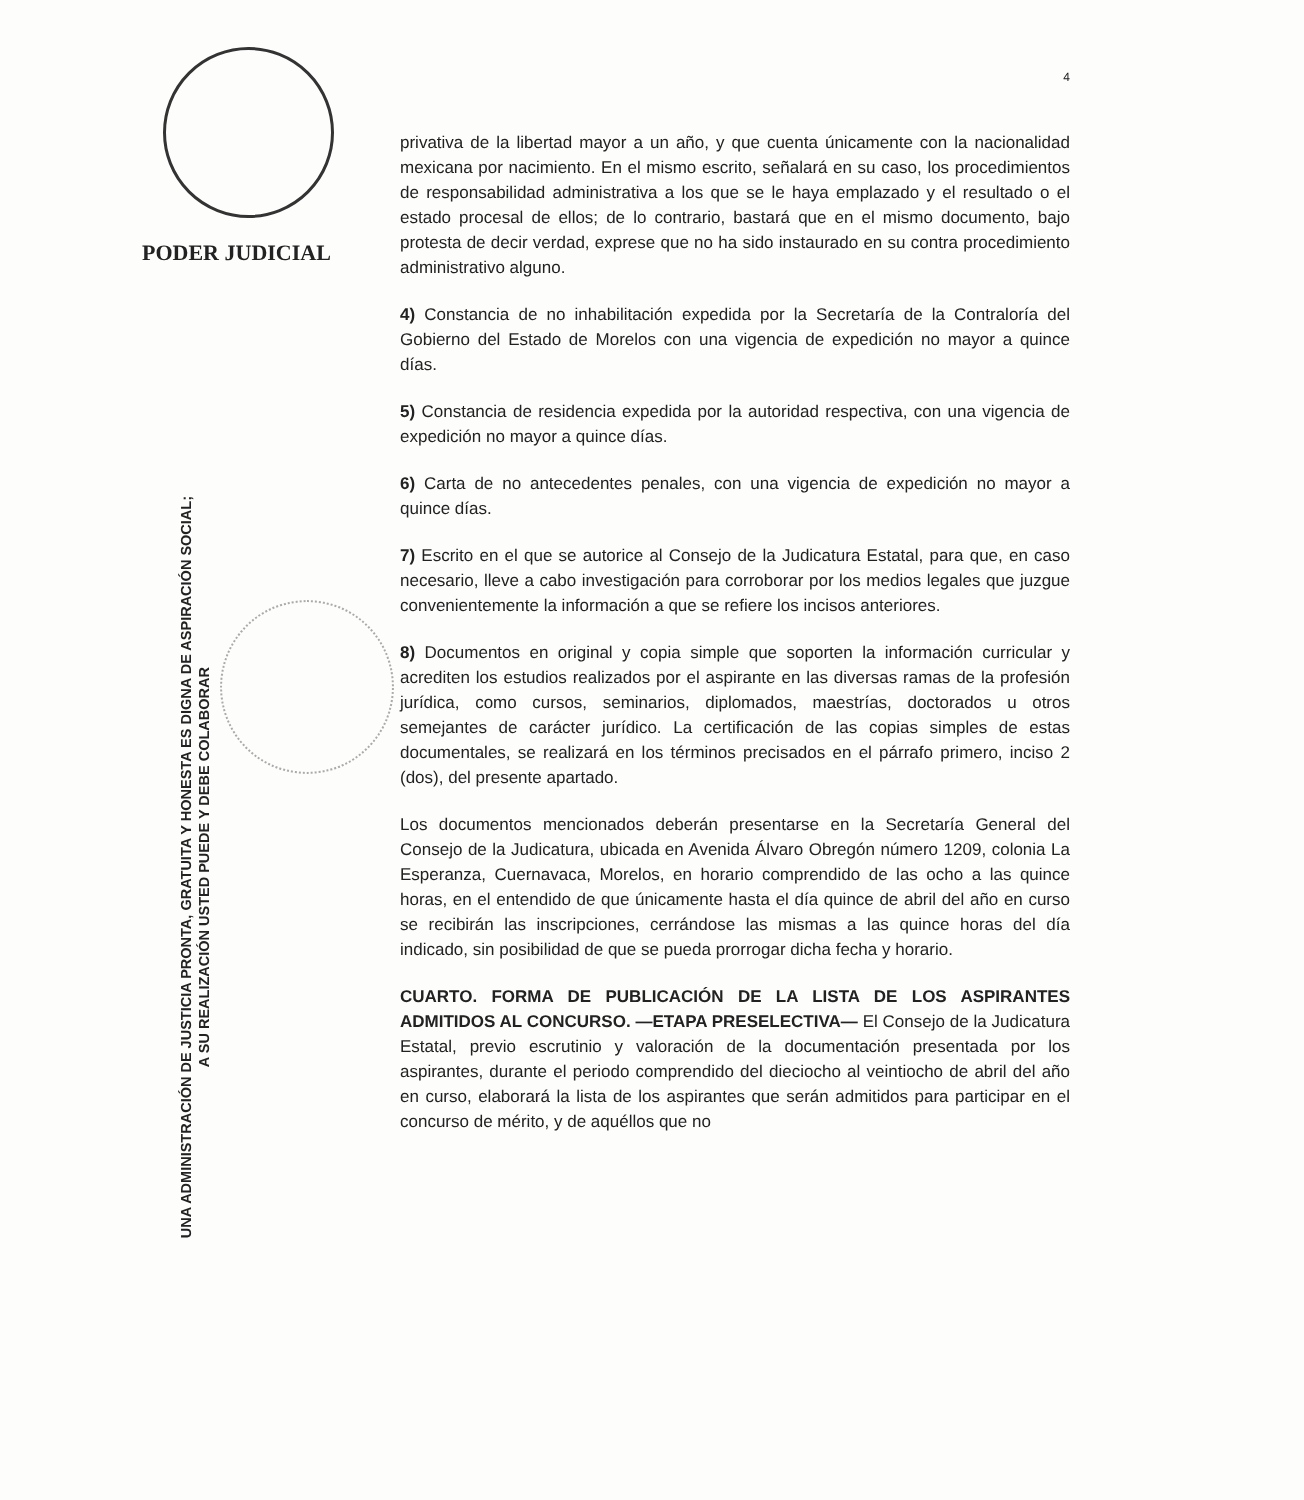PODER JUDICIAL
UNA ADMINISTRACIÓN DE JUSTICIA PRONTA, GRATUITA Y HONESTA ES DIGNA DE ASPIRACIÓN SOCIAL;
A SU REALIZACIÓN USTED PUEDE Y DEBE COLABORAR
4
privativa de la libertad mayor a un año, y que cuenta únicamente con la nacionalidad mexicana por nacimiento. En el mismo escrito, señalará en su caso, los procedimientos de responsabilidad administrativa a los que se le haya emplazado y el resultado o el estado procesal de ellos; de lo contrario, bastará que en el mismo documento, bajo protesta de decir verdad, exprese que no ha sido instaurado en su contra procedimiento administrativo alguno.
4) Constancia de no inhabilitación expedida por la Secretaría de la Contraloría del Gobierno del Estado de Morelos con una vigencia de expedición no mayor a quince días.
5) Constancia de residencia expedida por la autoridad respectiva, con una vigencia de expedición no mayor a quince días.
6) Carta de no antecedentes penales, con una vigencia de expedición no mayor a quince días.
7) Escrito en el que se autorice al Consejo de la Judicatura Estatal, para que, en caso necesario, lleve a cabo investigación para corroborar por los medios legales que juzgue convenientemente la información a que se refiere los incisos anteriores.
8) Documentos en original y copia simple que soporten la información curricular y acrediten los estudios realizados por el aspirante en las diversas ramas de la profesión jurídica, como cursos, seminarios, diplomados, maestrías, doctorados u otros semejantes de carácter jurídico. La certificación de las copias simples de estas documentales, se realizará en los términos precisados en el párrafo primero, inciso 2 (dos), del presente apartado.
Los documentos mencionados deberán presentarse en la Secretaría General del Consejo de la Judicatura, ubicada en Avenida Álvaro Obregón número 1209, colonia La Esperanza, Cuernavaca, Morelos, en horario comprendido de las ocho a las quince horas, en el entendido de que únicamente hasta el día quince de abril del año en curso se recibirán las inscripciones, cerrándose las mismas a las quince horas del día indicado, sin posibilidad de que se pueda prorrogar dicha fecha y horario.
CUARTO. FORMA DE PUBLICACIÓN DE LA LISTA DE LOS ASPIRANTES ADMITIDOS AL CONCURSO. —ETAPA PRESELECTIVA— El Consejo de la Judicatura Estatal, previo escrutinio y valoración de la documentación presentada por los aspirantes, durante el periodo comprendido del dieciocho al veintiocho de abril del año en curso, elaborará la lista de los aspirantes que serán admitidos para participar en el concurso de mérito, y de aquéllos que no